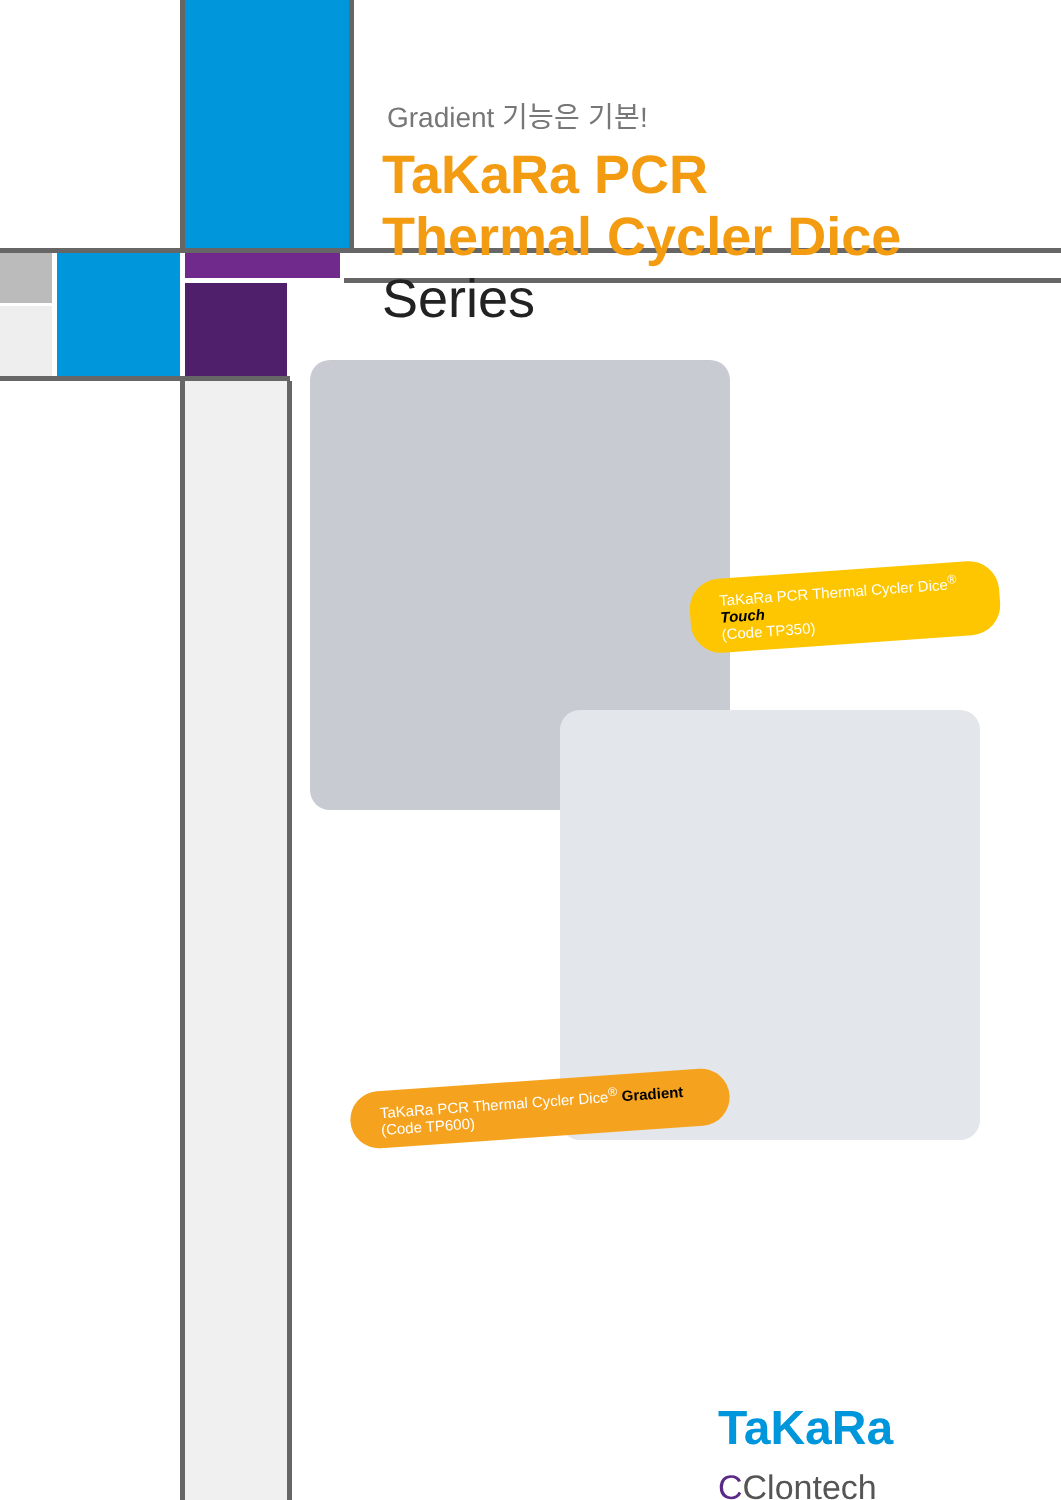Gradient 기능은 기본!
TaKaRa PCR
Thermal Cycler Dice Series
TaKaRa PCR Thermal Cycler Dice<sup>®</sup> Touch
(Code TP350)
TaKaRa PCR Thermal Cycler Dice<sup>®</sup> Gradient
(Code TP600)
TaKaRa CClontech